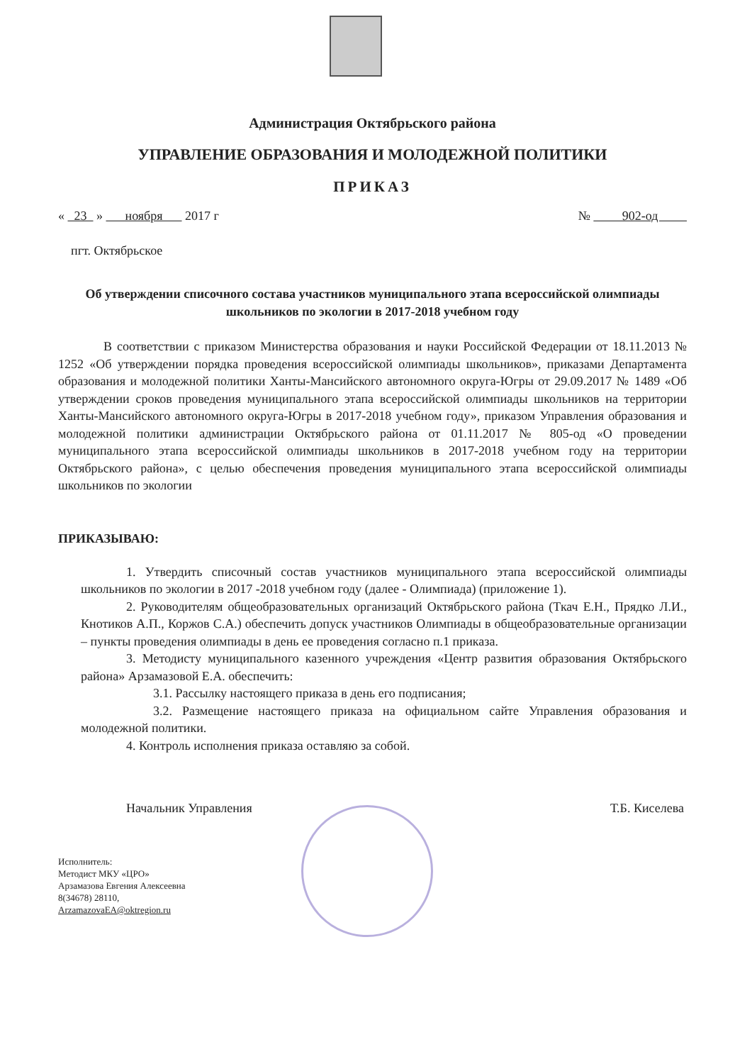Администрация Октябрьского района
УПРАВЛЕНИЕ ОБРАЗОВАНИЯ И МОЛОДЕЖНОЙ ПОЛИТИКИ
ПРИКАЗ
« 23 » ноября 2017 г № 902-од
пгт. Октябрьское
Об утверждении списочного состава участников муниципального этапа всероссийской олимпиады школьников по экологии в 2017-2018 учебном году
В соответствии с приказом Министерства образования и науки Российской Федерации от 18.11.2013 № 1252 «Об утверждении порядка проведения всероссийской олимпиады школьников», приказами Департамента образования и молодежной политики Ханты-Мансийского автономного округа-Югры от 29.09.2017 № 1489 «Об утверждении сроков проведения муниципального этапа всероссийской олимпиады школьников на территории Ханты-Мансийского автономного округа-Югры в 2017-2018 учебном году», приказом Управления образования и молодежной политики администрации Октябрьского района от 01.11.2017 № 805-од «О проведении муниципального этапа всероссийской олимпиады школьников в 2017-2018 учебном году на территории Октябрьского района», с целью обеспечения проведения муниципального этапа всероссийской олимпиады школьников по экологии
ПРИКАЗЫВАЮ:
1. Утвердить списочный состав участников муниципального этапа всероссийской олимпиады школьников по экологии в 2017 -2018 учебном году (далее - Олимпиада) (приложение 1).
2. Руководителям общеобразовательных организаций Октябрьского района (Ткач Е.Н., Прядко Л.И., Кнотиков А.П., Коржов С.А.) обеспечить допуск участников Олимпиады в общеобразовательные организации – пункты проведения олимпиады в день ее проведения согласно п.1 приказа.
3. Методисту муниципального казенного учреждения «Центр развития образования Октябрьского района» Арзамазовой Е.А. обеспечить:
3.1. Рассылку настоящего приказа в день его подписания;
3.2. Размещение настоящего приказа на официальном сайте Управления образования и молодежной политики.
4. Контроль исполнения приказа оставляю за собой.
Начальник Управления Т.Б. Киселева
Исполнитель:
Методист МКУ «ЦРО»
Арзамазова Евгения Алексеевна
8(34678) 28110,
ArzamazovaEA@oktregion.ru